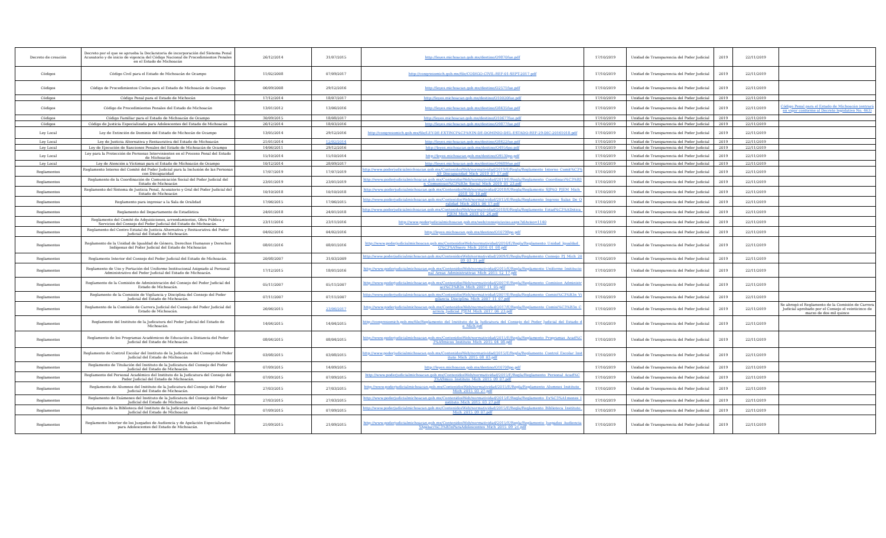| Decreto de creación | Decreto por el que se aprueba la Declaratoria de incorporación del Sistema Penal Acusatorio y de inicio de vigencia del Código Nacional de Procedimientos Penales en el Estado de Michoacán | 26/12/2014 | 31/07/2015 | http://leyes.michoacan.gob.mx/destino/O9870fue.pdf | 17/10/2019 | Unidad de Transparencia del Poder Judicial | 2019 | 22/11/2019 | |
| Códigos | Código Civil para el Estado de Michoacán de Ocampo | 11/02/2008 | 07/09/2017 | http://congresomich.gob.mx/file/CODIGO-CIVIL-REF-01-SEPT-2017.pdf | 17/10/2019 | Unidad de Transparencia del Poder Judicial | 2019 | 22/11/2019 | |
| Códigos | Código de Procedimientos Civiles para el Estado de Michoacán de Ocampo | 06/09/2008 | 29/12/2016 | http://leyes.michoacan.gob.mx/destino/O2571fue.pdf | 17/10/2019 | Unidad de Transparencia del Poder Judicial | 2019 | 22/11/2019 | |
| Códigos | Código Penal para el Estado de Michocán | 17/12/2014 | 18/07/2017 | http://leyes.michoacan.gob.mx/destino/O10020fue.pdf | 17/10/2019 | Unidad de Transparencia del Poder Judicial | 2019 | 22/11/2019 | |
| Códigos | Código de Procedimientos Penales del Estado de Michoacán | 13/01/2012 | 13/06/2016 | http://leyes.michoacan.gob.mx/destino/O8435fue.pdf | 17/10/2019 | Unidad de Transparencia del Poder Judicial | 2019 | 22/11/2019 | Código Penal para el Estado de Michoacán (entrará en vigor conforme al Decreto legislativo No. 463) |
| Códigos | Código Familiar para el Estado de Michoacán de Ocampo | 30/09/2015 | 18/08/2017 | http://leyes.michoacan.gob.mx/destino/O10677fue.pdf | 17/10/2019 | Unidad de Transparencia del Poder Judicial | 2019 | 22/11/2019 | |
| Códigos | Código de Justicia Especializada para Adolescentes del Estado de Michoacán | 26/12/2014 | 18/03/2016 | http://leyes.michoacan.gob.mx/destino/O9877fue.pdf | 17/10/2019 | Unidad de Transparencia del Poder Judicial | 2019 | 22/11/2019 | |
| Ley Local | Ley de Extinción de Dominio del Estado de Michocán de Ocampo | 13/05/2014 | 29/12/2016 | http://congresomich.gob.mx/file/LEY-DE-EXTINCI%C3%93N-DE-DOMINIO-DEL-ESTADO-REF-29-DIC-20161018.pdf | 17/10/2019 | Unidad de Transparencia del Poder Judicial | 2019 | 22/11/2019 | |
| Ley Local | Ley de Justicia Alternativa y Restaurativa del Estado de Michoacán | 21/01/2014 | 12/02/2014 | http://leyes.michoacan.gob.mx/destino/O8422fue.pdf | 17/10/2019 | Unidad de Transparencia del Poder Judicial | 2019 | 22/11/2019 | |
| Ley Local | Ley de Ejecución de Sanciones Penales del Estado de Michoacán de Ocampo | 14/06/2011 | 29/12/2016 | http://leyes.michoacan.gob.mx/destino/O4954po.pdf | 17/10/2019 | Unidad de Transparencia del Poder Judicial | 2019 | 22/11/2019 | |
| Ley Local | Ley para la Protección de Personas Intervinientes en el Proceso Penal del Estado de Michoacán | 15/10/2014 | 15/10/2014 | http://leyes.michoacan.gob.mx/destino/O9530po.pdf | 17/10/2019 | Unidad de Transparencia del Poder Judicial | 2019 | 22/11/2019 | |
| Ley Local | Ley de Atención a Víctimas para el Estado de Michoacán de Ocampo | 10/12/2014 | 28/09/2017 | http://leyes.michoacan.gob.mx/destino/O9689fue.pdf | 17/10/2019 | Unidad de Transparencia del Poder Judicial | 2019 | 22/11/2019 | |
| Reglamentos | Reglamento Interno del Comité del Poder Judicial para la Inclusión de las Personas con Discapacidad | 17/07/2019 | 17/07/2019 | http://www.poderjudicialmichoacan.gob.mx/ContenidosWeb/normatividad/2019/E/Regla/Reglamento_Interno_Comit%C3%A9_Discapacidad_Mich_2019_07_17.pdf | 17/10/2019 | Unidad de Transparencia del Poder Judicial | 2019 | 22/11/2019 | |
| Reglamentos | Reglamento de la Coordinación de Comunicación Social del Poder Judicial del Estado de Michoacán | 23/01/2019 | 23/01/2019 | http://www.poderjudicialmichoacan.gob.mx/ContenidosWeb/normatividad/2019/E/Regla/Reglamento_Coordinaci%C3%B3n_Comunicaci%C3%B3n_Social_Mich_2019_01_23.pdf | 17/10/2019 | Unidad de Transparencia del Poder Judicial | 2019 | 22/11/2019 | |
| Reglamentos | Reglamento del Sistema de Justicia Penal, Acusatorio y Oral del Poder Judicial del Estado de Michoacán | 10/10/2018 | 10/10/2018 | http://www.poderjudicialmichoacan.gob.mx/ContenidosWeb/normatividad/2018/E/Regla/Reglamento_SJPAO_PJEM_Mich_2018_10_10.pdf | 17/10/2019 | Unidad de Transparencia del Poder Judicial | 2019 | 22/11/2019 | |
| Reglamentos | Reglamento para ingresar a la Sala de Oralidad | 17/06/2015 | 17/06/2015 | http://www.poderjudicialmichoacan.gob.mx/ContenidosWeb/normatividad/2015/E/Regla/Reglamento_Ingreso_Salas_De_Oralidad_Mich_2015_06_17.pdf | 17/10/2019 | Unidad de Transparencia del Poder Judicial | 2019 | 22/11/2019 | |
| Reglamentos | Reglamento del Departamento de Estadística | 24/01/2018 | 24/01/2018 | http://www.poderjudicialmichoacan.gob.mx/ContenidosWeb/normatividad/2018/E/Regla/Reglamento_Estad%C3%ADstica_PJEM_Mich_2018_01_24.pdf | 17/10/2019 | Unidad de Transparencia del Poder Judicial | 2019 | 22/11/2019 | |
| Reglamentos | Reglamento del Comité de Adquisiciones, arrendamientos, Obra Pública y Servicios del Consejo del Poder Judicial del Estado de Michoacán. | 23/11/2016 | 23/11/2016 | http://www.poderjudicialmichoacan.gob.mx/web/consejo/aviso.aspx?idAviso=1140 | 17/10/2019 | Unidad de Transparencia del Poder Judicial | 2019 | 22/11/2019 | |
| Reglamentos | Reglamento del Centro Estatal de Justicia Alternativa y Restaurativa del Poder Judicial del Estado de Michoacán. | 04/02/2016 | 04/02/2016 | http://leyes.michoacan.gob.mx/destino/O10798po.pdf | 17/10/2019 | Unidad de Transparencia del Poder Judicial | 2019 | 22/11/2019 | |
| Reglamentos | Reglamento de la Unidad de Igualdad de Género, Derechos Humanos y Derechos Indígenas del Poder Judicial del Estado de Michoacán | 08/01/2016 | 08/01/2016 | http://www.poderjudicialmichoacan.gob.mx/ContenidosWeb/normatividad/2016/E/Regla/Reglamento_Unidad_Igualdad_G%C3%A9nero_Mich_2016_01_08.pdf | 17/10/2019 | Unidad de Transparencia del Poder Judicial | 2019 | 22/11/2019 | |
| Reglamentos | Reglamento Interior del Consejo del Poder Judicial del Estado de Michoacán. | 20/08/2007 | 31/03/2009 | http://www.poderjudicialmichoacan.gob.mx/ContenidosWeb/normatividad/2009/E/Regla/Reglamento_Consejo_PJ_Mich_2009_03_31.pdf | 17/10/2019 | Unidad de Transparencia del Poder Judicial | 2019 | 22/11/2019 | |
| Reglamentos | Reglamento de Uso y Portación del Uniforme Institucional Asignado al Personal Administrativo del Poder Judicial del Estado de Michoacán. | 17/12/2015 | 18/01/2016 | http://www.poderjudicialmichoacan.gob.mx/ContenidosWeb/normatividad/2015/E/Regla/Reglamento_Uniforme_Institucional_Areas_Administrativas_Mich_2015_12_17.pdf | 17/10/2019 | Unidad de Transparencia del Poder Judicial | 2019 | 22/11/2019 | |
| Reglamentos | Reglamento de la Comisión de Administración del Consejo del Poder Judicial del Estado de Michoacán. | 05/11/2007 | 05/11/2007 | http://www.poderjudicialmichoacan.gob.mx/ContenidosWeb/normatividad/2007/E/Regla/Reglamento_Comision_Administraci%C3%B3n_Mich_2007_11_05.pdf | 17/10/2019 | Unidad de Transparencia del Poder Judicial | 2019 | 22/11/2019 | |
| Reglamentos | Reglamento de la Comisión de Vigilancia y Disciplina del Consejo del Poder Judicial del Estado de Michoacán. | 07/11/2007 | 07/11/2007 | http://www.poderjudicialmichoacan.gob.mx/ContenidosWeb/normatividad/2007/E/Regla/Reglamento_Comisi%C3%B3n_Vigilancia_Disciplina_Mich_2007_11_07.pdf | 17/10/2019 | Unidad de Transparencia del Poder Judicial | 2019 | 22/11/2019 | |
| Reglamentos | Reglamento de la Comisión de Carrera Judicial del Consejo del Poder Judicial del Estado de Michoacán. | 26/06/2015 | 23/06/2017 | http://www.poderjudicialmichoacan.gob.mx/ContenidosWeb/normatividad/2017/E/Regla/Reglamento_Comisi%C3%B3n_Carrera_Judicial_PJEM_Mich_2017_06_23.pdf | 17/10/2019 | Unidad de Transparencia del Poder Judicial | 2019 | 22/11/2019 | Se abrogó el Reglamento de la Comisión de Carrera Judicial aprobado por el Consejo el veinticinco de marzo de dos mil quince |
| Reglamentos | Reglamento del Instituto de la Judicatura del Poder Judicial del Estado de Michoacán. | 14/04/2015 | 14/04/2015 | http://congresomich.gob.mx/file/Reglamento_del_Instituto_de_la_Judicatura_del_Consejo_del_Poder_Judicial_del_Estado_de_Mich.pdf | 17/10/2019 | Unidad de Transparencia del Poder Judicial | 2019 | 22/11/2019 | |
| Reglamentos | Reglamento de los Programas Académicos de Educación a Distancia del Poder Judicial del Estado de Michoacán. | 08/04/2015 | 08/04/2015 | http://www.poderjudicialmichoacan.gob.mx/ContenidosWeb/normatividad/2015/E/Regla/Reglamento_Programas_Acad%C3%A9micos_Instituto_Mich_2015_04_08.pdf | 17/10/2019 | Unidad de Transparencia del Poder Judicial | 2019 | 22/11/2019 | |
| Reglamentos | Reglamento de Control Escolar del Instituto de la Judicatura del Consejo del Poder Judicial del Estado de Michoacán | 03/08/2015 | 03/08/2015 | http://www.poderjudicialmichoacan.gob.mx/ContenidosWeb/normatividad/2015/E/Regla/Reglamento_Control_Escolar_Instituto_Mich_2015_08_03.pdf | 17/10/2019 | Unidad de Transparencia del Poder Judicial | 2019 | 22/11/2019 | |
| Reglamentos | Reglamento de Titulación del Instituto de la Judicatura del Consejo del Poder Judicial del Estado de Michoacán. | 07/09/2015 | 14/09/2015 | http://leyes.michoacan.gob.mx/destino/O10708po.pdf | 17/10/2019 | Unidad de Transparencia del Poder Judicial | 2019 | 22/11/2019 | |
| Reglamentos | Reglamento del Personal Académico del Instituto de la Judicatura del Consejo del Poder Judicial del Estado de Michoacán. | 07/09/2015 | 07/09/2015 | http://www.poderjudicialmichoacan.gob.mx/ContenidosWeb/normatividad/2015/E/Regla/Reglamento_Personal_Acad%C3%A9mico_Instituto_Mich_2015_09_07.pdf | 17/10/2019 | Unidad de Transparencia del Poder Judicial | 2019 | 22/11/2019 | |
| Reglamentos | Reglamento de Alumnos del Instituto de la Judicatura del Consejo del Poder Judicial del Estado de Michoacán. | 27/03/2015 | 27/03/2015 | http://www.poderjudicialmichoacan.gob.mx/ContenidosWeb/normatividad/2015/E/Regla/Reglamento_Alumnos_Instituto_Mich_2015_03_27.pdf | 17/10/2019 | Unidad de Transparencia del Poder Judicial | 2019 | 22/11/2019 | |
| Reglamentos | Reglamento de Exámenes del Instituto de la Judicatura del Consejo del Poder Judicial del Estado de Michoacán | 27/03/2015 | 27/03/2015 | http://www.poderjudicialmichoacan.gob.mx/ContenidosWeb/normatividad/2015/E/Regla/Reglamento_Ex%C3%A1menes_Instituto_Mich_2015_03_27.pdf | 17/10/2019 | Unidad de Transparencia del Poder Judicial | 2019 | 22/11/2019 | |
| Reglamentos | Reglamento de la Biblioteca del Instituto de la Judicatura del Consejo del Poder Judicial del Estado de Michoacán | 07/09/2015 | 07/09/2015 | http://www.poderjudicialmichoacan.gob.mx/ContenidosWeb/normatividad/2015/E/Regla/Reglamento_Biblioteca_Instituto_Mich_2015_09_07.pdf | 17/10/2019 | Unidad de Transparencia del Poder Judicial | 2019 | 22/11/2019 | |
| Reglamentos | Reglamento Interior de los Juzgados de Audiencia y de Apelación Especializados para Adolescentes del Estado de Michoacán. | 21/09/2015 | 21/09/2015 | http://www.poderjudicialmichoacan.gob.mx/ContenidosWeb/normatividad/2015/E/Regla/Reglamento_Juzgados_AudienciaYApelaci%C3%B3nParaAdolescentes_Mich_2015_09_21.pdf | 17/10/2019 | Unidad de Transparencia del Poder Judicial | 2019 | 22/11/2019 | |